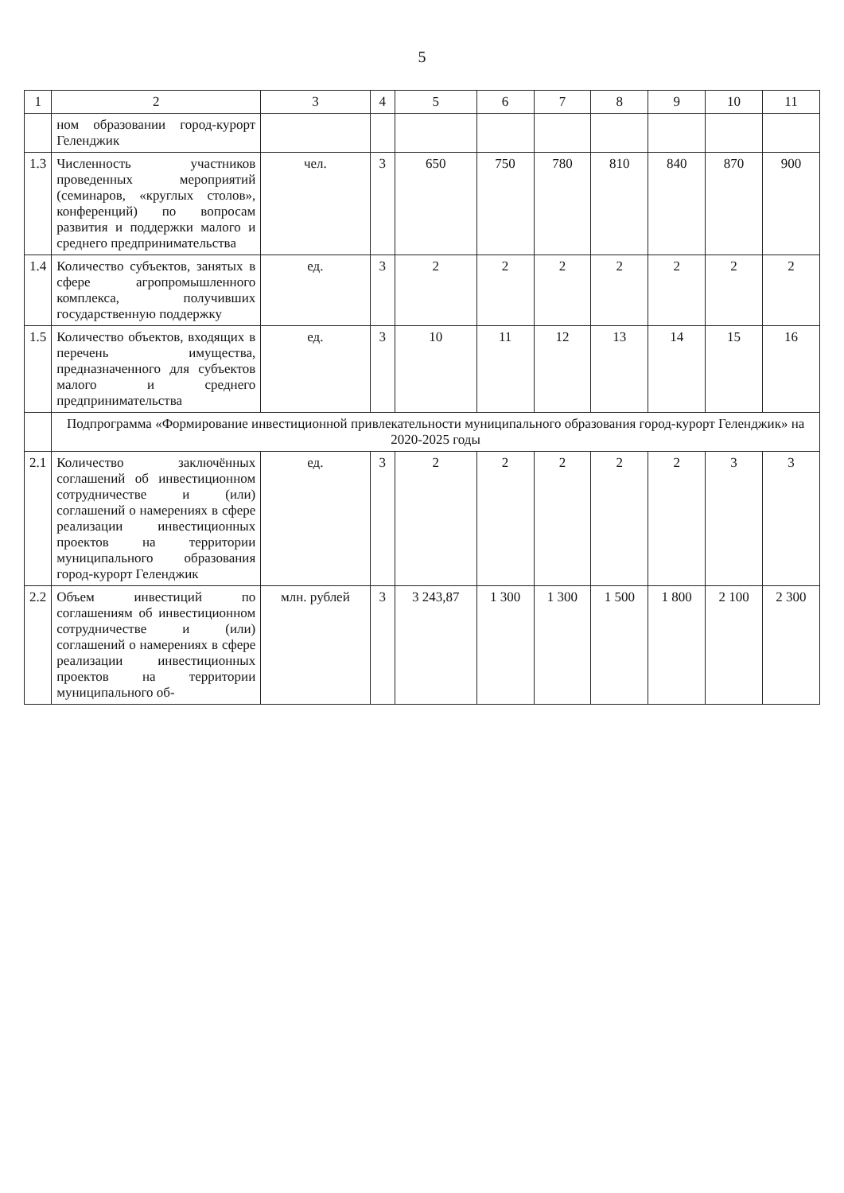5
| 1 | 2 | 3 | 4 | 5 | 6 | 7 | 8 | 9 | 10 | 11 |
| --- | --- | --- | --- | --- | --- | --- | --- | --- | --- | --- |
| | ном образовании город-курорт Геленджик | | | | | | | | | |
| 1.3 | Численность участников проведенных мероприятий (семинаров, «круглых столов», конференций) по вопросам развития и поддержки малого и среднего предпринимательства | чел. | 3 | 650 | 750 | 780 | 810 | 840 | 870 | 900 |
| 1.4 | Количество субъектов, занятых в сфере агропромышленного комплекса, получивших государственную поддержку | ед. | 3 | 2 | 2 | 2 | 2 | 2 | 2 | 2 |
| 1.5 | Количество объектов, входящих в перечень имущества, предназначенного для субъектов малого и среднего предпринимательства | ед. | 3 | 10 | 11 | 12 | 13 | 14 | 15 | 16 |
| | Подпрограмма «Формирование инвестиционной привлекательности муниципального образования город-курорт Геленджик» на 2020-2025 годы | | | | | | | | | |
| 2.1 | Количество заключённых соглашений об инвестиционном сотрудничестве и (или) соглашений о намерениях в сфере реализации инвестиционных проектов на территории муниципального образования город-курорт Геленджик | ед. | 3 | 2 | 2 | 2 | 2 | 2 | 3 | 3 |
| 2.2 | Объем инвестиций по соглашениям об инвестиционном сотрудничестве и (или) соглашений о намерениях в сфере реализации инвестиционных проектов на территории муниципального об- | млн. рублей | 3 | 3 243,87 | 1 300 | 1 300 | 1 500 | 1 800 | 2 100 | 2 300 |